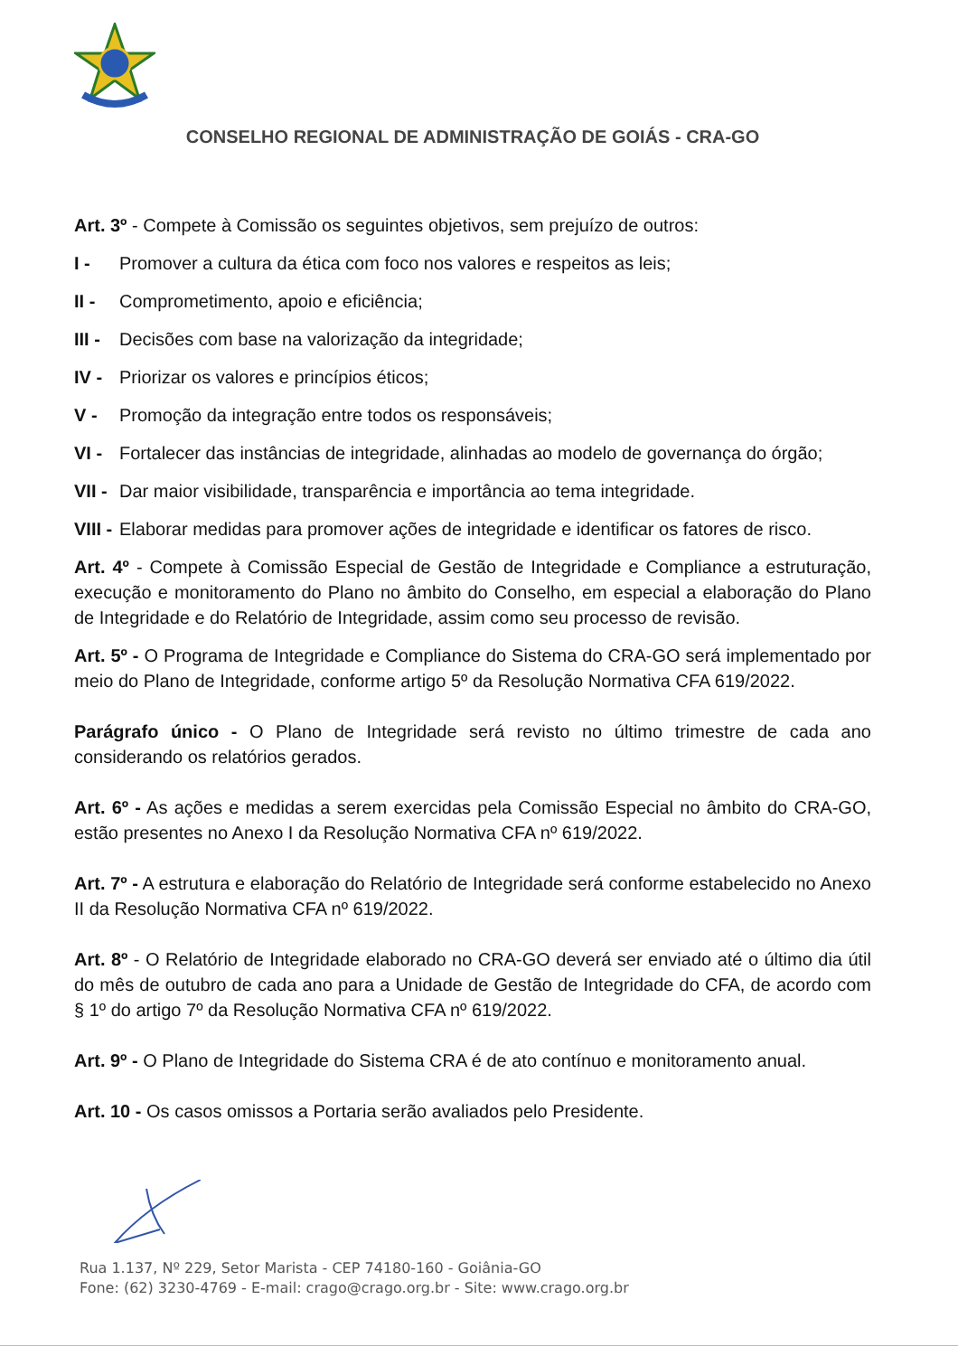CONSELHO REGIONAL DE ADMINISTRAÇÃO DE GOIÁS - CRA-GO
Art. 3º - Compete à Comissão os seguintes objetivos, sem prejuízo de outros:
I - Promover a cultura da ética com foco nos valores e respeitos as leis;
II - Comprometimento, apoio e eficiência;
III - Decisões com base na valorização da integridade;
IV - Priorizar os valores e princípios éticos;
V - Promoção da integração entre todos os responsáveis;
VI - Fortalecer das instâncias de integridade, alinhadas ao modelo de governança do órgão;
VII - Dar maior visibilidade, transparência e importância ao tema integridade.
VIII - Elaborar medidas para promover ações de integridade e identificar os fatores de risco.
Art. 4º - Compete à Comissão Especial de Gestão de Integridade e Compliance a estruturação, execução e monitoramento do Plano no âmbito do Conselho, em especial a elaboração do Plano de Integridade e do Relatório de Integridade, assim como seu processo de revisão.
Art. 5º - O Programa de Integridade e Compliance do Sistema do CRA-GO será implementado por meio do Plano de Integridade, conforme artigo 5º da Resolução Normativa CFA 619/2022.
Parágrafo único - O Plano de Integridade será revisto no último trimestre de cada ano considerando os relatórios gerados.
Art. 6º - As ações e medidas a serem exercidas pela Comissão Especial no âmbito do CRA-GO, estão presentes no Anexo I da Resolução Normativa CFA nº 619/2022.
Art. 7º - A estrutura e elaboração do Relatório de Integridade será conforme estabelecido no Anexo II da Resolução Normativa CFA nº 619/2022.
Art. 8º - O Relatório de Integridade elaborado no CRA-GO deverá ser enviado até o último dia útil do mês de outubro de cada ano para a Unidade de Gestão de Integridade do CFA, de acordo com § 1º do artigo 7º da Resolução Normativa CFA nº 619/2022.
Art. 9º - O Plano de Integridade do Sistema CRA é de ato contínuo e monitoramento anual.
Art. 10 - Os casos omissos a Portaria serão avaliados pelo Presidente.
Rua 1.137, Nº 229, Setor Marista - CEP 74180-160 - Goiânia-GO
Fone: (62) 3230-4769 - E-mail: crago@crago.org.br - Site: www.crago.org.br